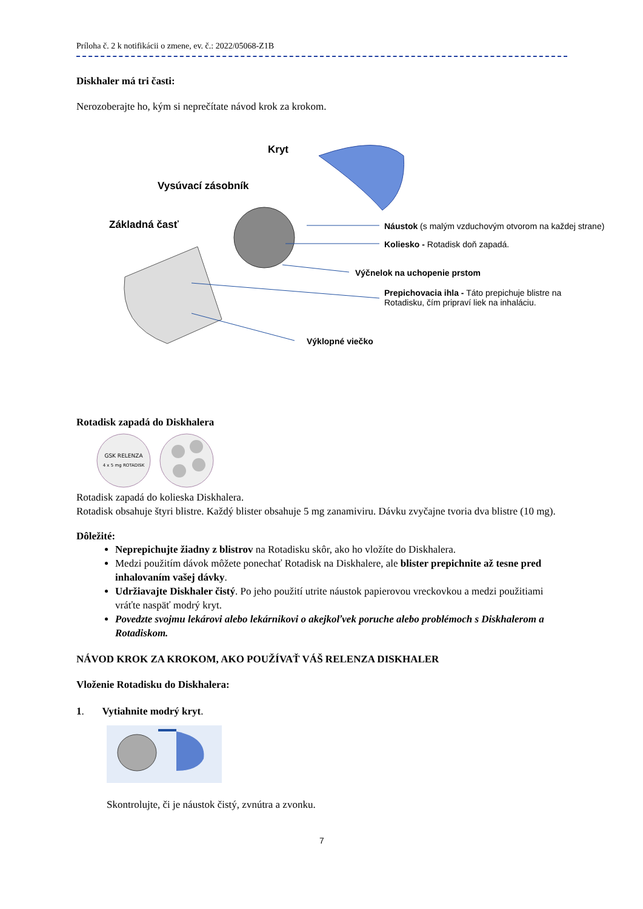Príloha č. 2 k notifikácii o zmene, ev. č.: 2022/05068-Z1B
Diskhaler má tri časti:
Nerozoberajte ho, kým si neprečítate návod krok za krokom.
Kryt
Vysúvací zásobník
Základná časť
Náustok (s malým vzduchovým otvorom na každej strane)
Koliesko - Rotadisk doň zapadá.
Výčnelok na uchopenie prstom
Prepichovacia ihla - Táto prepichuje blistre na Rotadisku, čím pripraví liek na inhaláciu.
Výklopné viečko
Rotadisk zapadá do Diskhalera
GSK RELENZA
4 x 5 mg ROTADISK
Rotadisk zapadá do kolieska Diskhalera.
Rotadisk obsahuje štyri blistre. Každý blister obsahuje 5 mg zanamiviru. Dávku zvyčajne tvoria dva blistre (10 mg).
Dôležité:
Neprepichujte žiadny z blistrov na Rotadisku skôr, ako ho vložíte do Diskhalera.
Medzi použitím dávok môžete ponechať Rotadisk na Diskhalere, ale blister prepichnite až tesne pred inhalovaním vašej dávky.
Udržiavajte Diskhaler čistý. Po jeho použití utrite náustok papierovou vreckovkou a medzi použitiami vráťte naspäť modrý kryt.
Povedzte svojmu lekárovi alebo lekárnikovi o akejkoľvek poruche alebo problémoch s Diskhalerom a Rotadiskom.
NÁVOD KROK ZA KROKOM, AKO POUŽÍVAŤ VÁŠ RELENZA DISKHALER
Vloženie Rotadisku do Diskhalera:
1. Vytiahnite modrý kryt.
Skontrolujte, či je náustok čistý, zvnútra a zvonku.
7